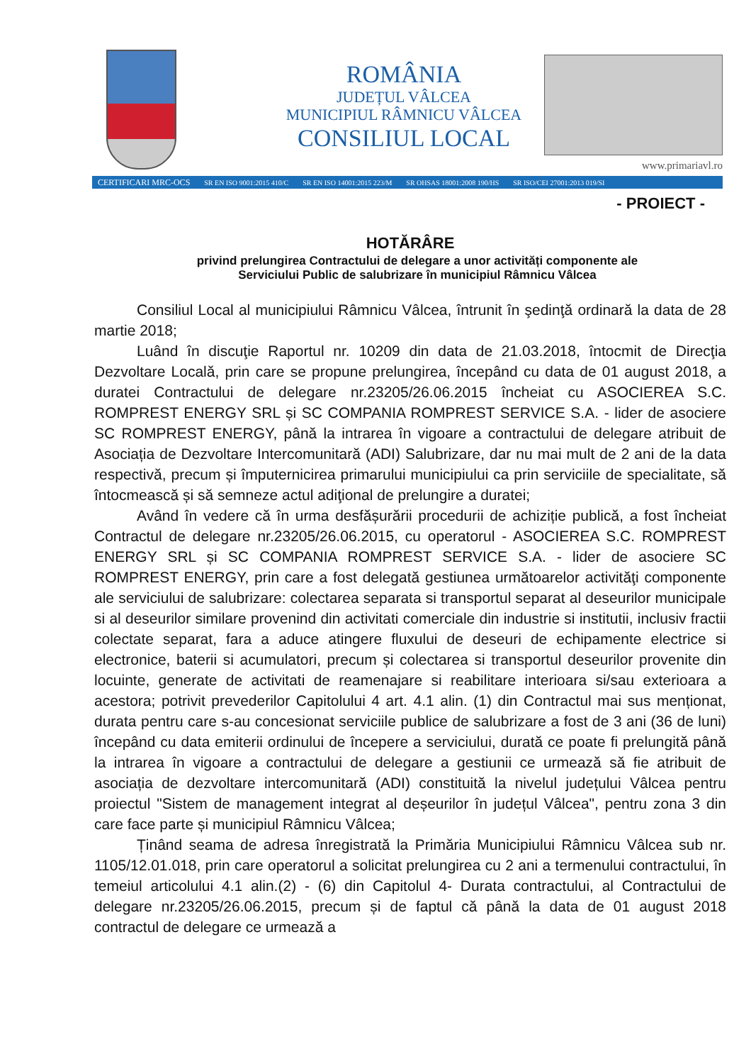ROMÂNIA
JUDEȚUL VÂLCEA
MUNICIPIUL RÂMNICU VÂLCEA
CONSILIUL LOCAL
www.primariavl.ro
CERTIFICARI MRC-OCS SR EN ISO 9001:2015 410/C SR EN ISO 14001:2015 223/M SR OHSAS 18001:2008 190/HS SR ISO/CEI 27001:2013 019/SI
- PROIECT -
HOTĂRÂRE
privind prelungirea Contractului de delegare a unor activități componente ale
Serviciului Public de salubrizare în municipiul Râmnicu Vâlcea
Consiliul Local al municipiului Râmnicu Vâlcea, întrunit în şedinţă ordinară la data de 28 martie 2018;
Luând în discuţie Raportul nr. 10209 din data de 21.03.2018, întocmit de Direcţia Dezvoltare Locală, prin care se propune prelungirea, începând cu data de 01 august 2018, a duratei Contractului de delegare nr.23205/26.06.2015 încheiat cu ASOCIEREA S.C. ROMPREST ENERGY SRL și SC COMPANIA ROMPREST SERVICE S.A. - lider de asociere SC ROMPREST ENERGY, până la intrarea în vigoare a contractului de delegare atribuit de Asociația de Dezvoltare Intercomunitară (ADI) Salubrizare, dar nu mai mult de 2 ani de la data respectivă, precum și împuternicirea primarului municipiului ca prin serviciile de specialitate, să întocmească și să semneze actul adiţional de prelungire a duratei;
Având în vedere că în urma desfășurării procedurii de achiziție publică, a fost încheiat Contractul de delegare nr.23205/26.06.2015, cu operatorul - ASOCIEREA S.C. ROMPREST ENERGY SRL și SC COMPANIA ROMPREST SERVICE S.A. - lider de asociere SC ROMPREST ENERGY, prin care a fost delegată gestiunea următoarelor activităţi componente ale serviciului de salubrizare: colectarea separata si transportul separat al deseurilor municipale si al deseurilor similare provenind din activitati comerciale din industrie si institutii, inclusiv fractii colectate separat, fara a aduce atingere fluxului de deseuri de echipamente electrice si electronice, baterii si acumulatori, precum și colectarea si transportul deseurilor provenite din locuinte, generate de activitati de reamenajare si reabilitare interioara si/sau exterioara a acestora; potrivit prevederilor Capitolului 4 art. 4.1 alin. (1) din Contractul mai sus menționat, durata pentru care s-au concesionat serviciile publice de salubrizare a fost de 3 ani (36 de luni) începând cu data emiterii ordinului de începere a serviciului, durată ce poate fi prelungită până la intrarea în vigoare a contractului de delegare a gestiunii ce urmează să fie atribuit de asociația de dezvoltare intercomunitară (ADI) constituită la nivelul județului Vâlcea pentru proiectul "Sistem de management integrat al deșeurilor în județul Vâlcea", pentru zona 3 din care face parte și municipiul Râmnicu Vâlcea;
Ținând seama de adresa înregistrată la Primăria Municipiului Râmnicu Vâlcea sub nr. 1105/12.01.018, prin care operatorul a solicitat prelungirea cu 2 ani a termenului contractului, în temeiul articolului 4.1 alin.(2) - (6) din Capitolul 4- Durata contractului, al Contractului de delegare nr.23205/26.06.2015, precum și de faptul că până la data de 01 august 2018 contractul de delegare ce urmează a